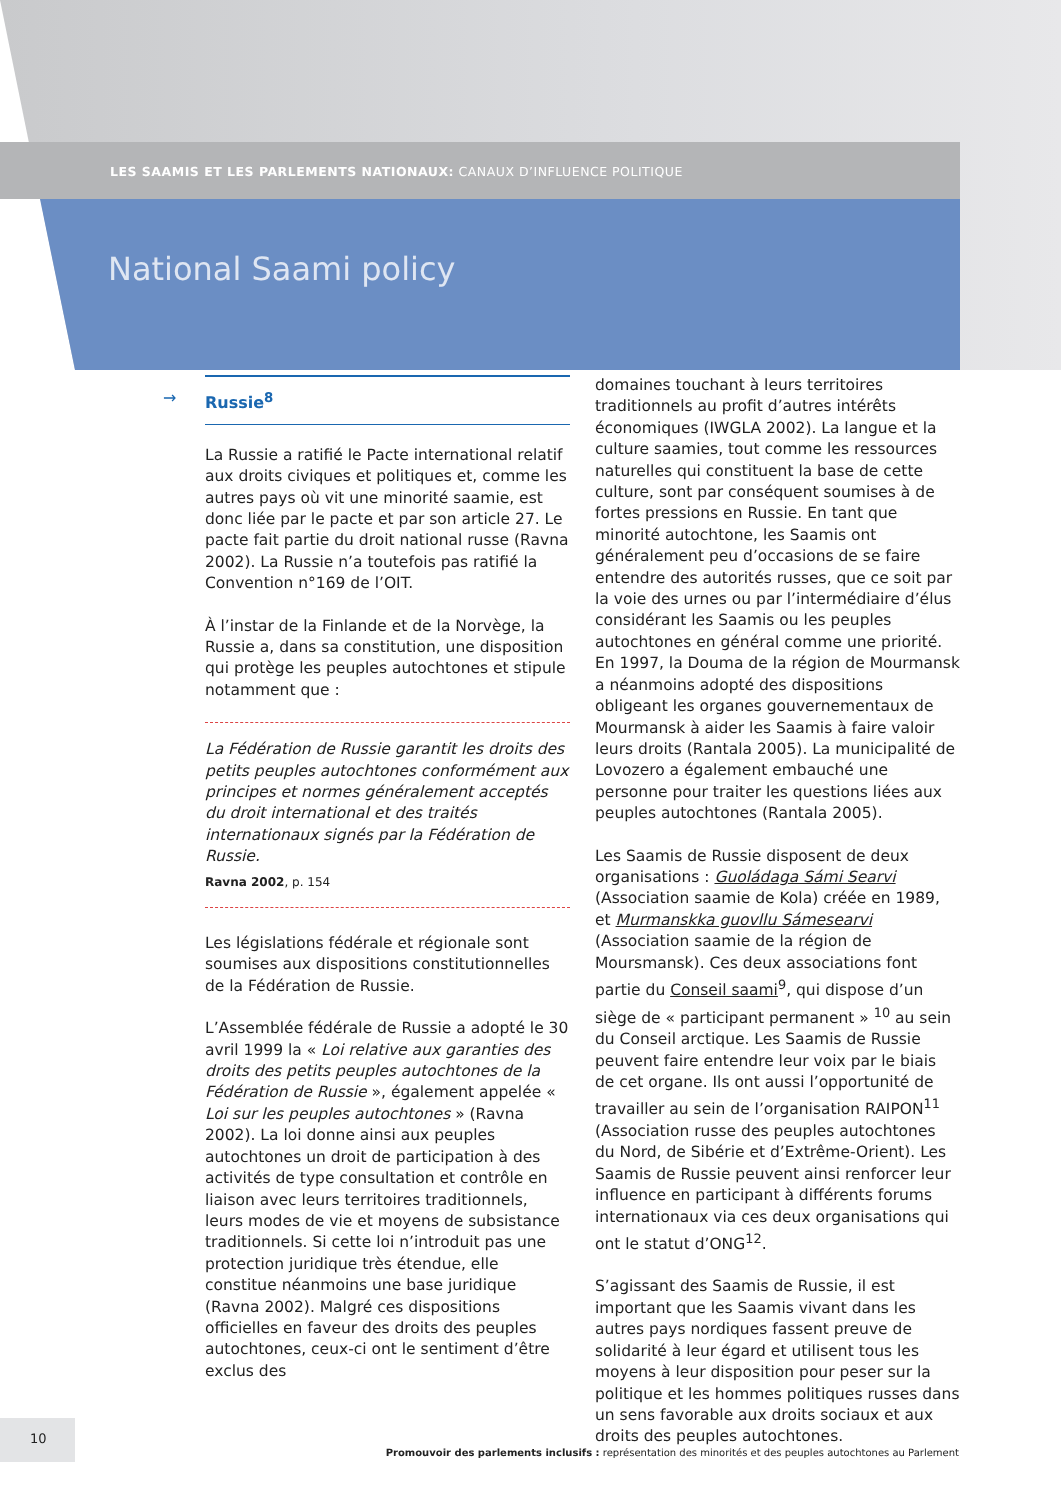LES SAAMIS ET LES PARLEMENTS NATIONAUX: CANAUX D’INFLUENCE POLITIQUE
National Saami policy
→ Russie<sup>8</sup>
La Russie a ratifié le Pacte international relatif aux droits civiques et politiques et, comme les autres pays où vit une minorité saamie, est donc liée par le pacte et par son article 27. Le pacte fait partie du droit national russe (Ravna 2002). La Russie n’a toutefois pas ratifié la Convention n°169 de l’OIT.
À l’instar de la Finlande et de la Norvège, la Russie a, dans sa constitution, une disposition qui protège les peuples autochtones et stipule notamment que :
La Fédération de Russie garantit les droits des petits peuples autochtones conformément aux principes et normes généralement acceptés du droit international et des traités internationaux signés par la Fédération de Russie.
Ravna 2002, p. 154
Les législations fédérale et régionale sont soumises aux dispositions constitutionnelles de la Fédération de Russie.
L’Assemblée fédérale de Russie a adopté le 30 avril 1999 la « Loi relative aux garanties des droits des petits peuples autochtones de la Fédération de Russie », également appelée « Loi sur les peuples autochtones » (Ravna 2002). La loi donne ainsi aux peuples autochtones un droit de participation à des activités de type consultation et contrôle en liaison avec leurs territoires traditionnels, leurs modes de vie et moyens de subsistance traditionnels. Si cette loi n’introduit pas une protection juridique très étendue, elle constitue néanmoins une base juridique (Ravna 2002). Malgré ces dispositions officielles en faveur des droits des peuples autochtones, ceux-ci ont le sentiment d’être exclus des
domaines touchant à leurs territoires traditionnels au profit d’autres intérêts économiques (IWGLA 2002). La langue et la culture saamies, tout comme les ressources naturelles qui constituent la base de cette culture, sont par conséquent soumises à de fortes pressions en Russie. En tant que minorité autochtone, les Saamis ont généralement peu d’occasions de se faire entendre des autorités russes, que ce soit par la voie des urnes ou par l’intermédiaire d’élus considérant les Saamis ou les peuples autochtones en général comme une priorité. En 1997, la Douma de la région de Mourmansk a néanmoins adopté des dispositions obligeant les organes gouvernementaux de Mourmansk à aider les Saamis à faire valoir leurs droits (Rantala 2005). La municipalité de Lovozero a également embauché une personne pour traiter les questions liées aux peuples autochtones (Rantala 2005).
Les Saamis de Russie disposent de deux organisations : Guoládaga Sámi Searvi (Association saamie de Kola) créée en 1989, et Murmanskka guovllu Sámesearvi (Association saamie de la région de Moursmansk). Ces deux associations font partie du Conseil saami<sup>9</sup>, qui dispose d’un siège de « participant permanent » <sup>10</sup> au sein du Conseil arctique. Les Saamis de Russie peuvent faire entendre leur voix par le biais de cet organe. Ils ont aussi l’opportunité de travailler au sein de l’organisation RAIPON<sup>11</sup> (Association russe des peuples autochtones du Nord, de Sibérie et d’Extrême-Orient). Les Saamis de Russie peuvent ainsi renforcer leur influence en participant à différents forums internationaux via ces deux organisations qui ont le statut d’ONG<sup>12</sup>.
S’agissant des Saamis de Russie, il est important que les Saamis vivant dans les autres pays nordiques fassent preuve de solidarité à leur égard et utilisent tous les moyens à leur disposition pour peser sur la politique et les hommes politiques russes dans un sens favorable aux droits sociaux et aux droits des peuples autochtones.
10
Promouvoir des parlements inclusifs : représentation des minorités et des peuples autochtones au Parlement